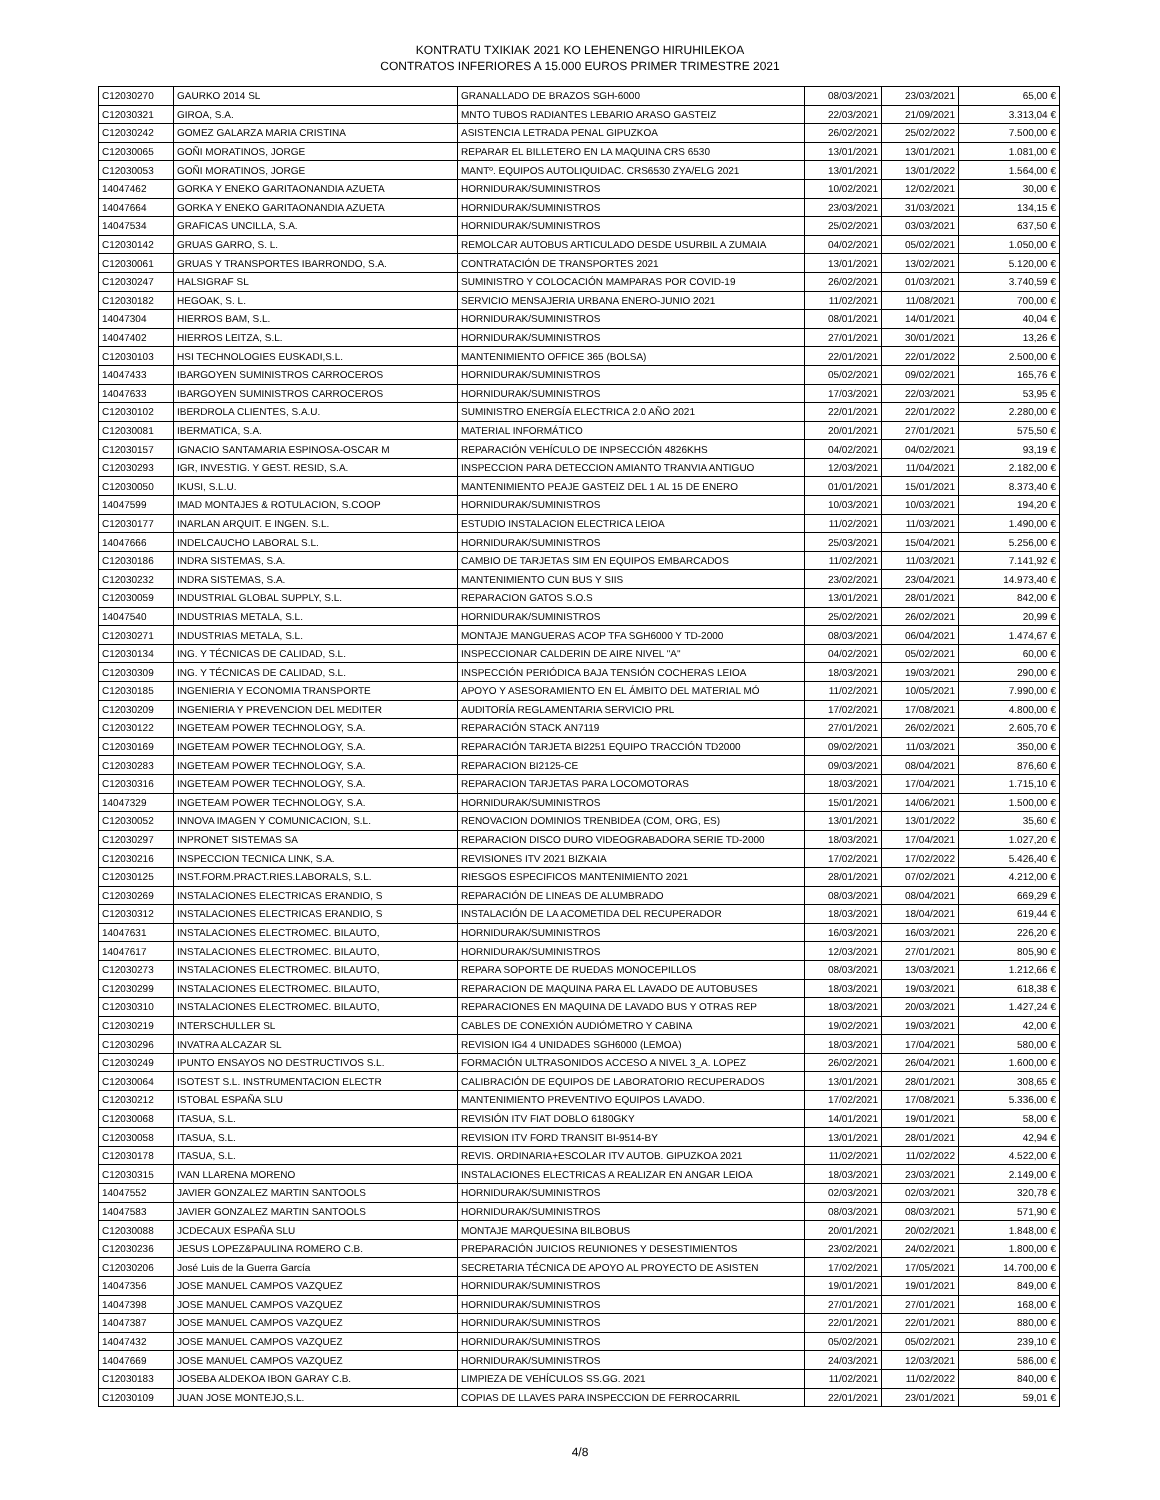KONTRATU TXIKIAK 2021 KO LEHENENGO HIRUHILEKOA
CONTRATOS INFERIORES A 15.000 EUROS PRIMER TRIMESTRE 2021
| C12030270 | GAURKO 2014 SL | GRANALLADO DE BRAZOS SGH-6000 | 08/03/2021 | 23/03/2021 | 65,00 € |
| C12030321 | GIROA, S.A. | MNTO TUBOS RADIANTES LEBARIO ARASO GASTEIZ | 22/03/2021 | 21/09/2021 | 3.313,04 € |
| C12030242 | GOMEZ GALARZA MARIA CRISTINA | ASISTENCIA LETRADA PENAL GIPUZKOA | 26/02/2021 | 25/02/2022 | 7.500,00 € |
| C12030065 | GOÑI MORATINOS, JORGE | REPARAR EL BILLETERO EN LA MAQUINA CRS 6530 | 13/01/2021 | 13/01/2021 | 1.081,00 € |
| C12030053 | GOÑI MORATINOS, JORGE | MANTº. EQUIPOS AUTOLIQUIDAC. CRS6530 ZYA/ELG 2021 | 13/01/2021 | 13/01/2022 | 1.564,00 € |
| 14047462 | GORKA Y ENEKO GARITAONANDIA AZUETA | HORNIDURAK/SUMINISTROS | 10/02/2021 | 12/02/2021 | 30,00 € |
| 14047664 | GORKA Y ENEKO GARITAONANDIA AZUETA | HORNIDURAK/SUMINISTROS | 23/03/2021 | 31/03/2021 | 134,15 € |
| 14047534 | GRAFICAS UNCILLA, S.A. | HORNIDURAK/SUMINISTROS | 25/02/2021 | 03/03/2021 | 637,50 € |
| C12030142 | GRUAS GARRO, S. L. | REMOLCAR AUTOBUS ARTICULADO DESDE USURBIL A ZUMAIA | 04/02/2021 | 05/02/2021 | 1.050,00 € |
| C12030061 | GRUAS Y TRANSPORTES IBARRONDO, S.A. | CONTRATACIÓN DE TRANSPORTES 2021 | 13/01/2021 | 13/02/2021 | 5.120,00 € |
| C12030247 | HALSIGRAF SL | SUMINISTRO Y COLOCACIÓN MAMPARAS POR COVID-19 | 26/02/2021 | 01/03/2021 | 3.740,59 € |
| C12030182 | HEGOAK, S. L. | SERVICIO MENSAJERIA URBANA ENERO-JUNIO 2021 | 11/02/2021 | 11/08/2021 | 700,00 € |
| 14047304 | HIERROS BAM, S.L. | HORNIDURAK/SUMINISTROS | 08/01/2021 | 14/01/2021 | 40,04 € |
| 14047402 | HIERROS LEITZA, S.L. | HORNIDURAK/SUMINISTROS | 27/01/2021 | 30/01/2021 | 13,26 € |
| C12030103 | HSI TECHNOLOGIES EUSKADI,S.L. | MANTENIMIENTO OFFICE 365 (BOLSA) | 22/01/2021 | 22/01/2022 | 2.500,00 € |
| 14047433 | IBARGOYEN SUMINISTROS CARROCEROS | HORNIDURAK/SUMINISTROS | 05/02/2021 | 09/02/2021 | 165,76 € |
| 14047633 | IBARGOYEN SUMINISTROS CARROCEROS | HORNIDURAK/SUMINISTROS | 17/03/2021 | 22/03/2021 | 53,95 € |
| C12030102 | IBERDROLA CLIENTES, S.A.U. | SUMINISTRO ENERGÍA ELECTRICA 2.0 AÑO 2021 | 22/01/2021 | 22/01/2022 | 2.280,00 € |
| C12030081 | IBERMATICA, S.A. | MATERIAL INFORMÁTICO | 20/01/2021 | 27/01/2021 | 575,50 € |
| C12030157 | IGNACIO SANTAMARIA ESPINOSA-OSCAR M | REPARACIÓN VEHÍCULO DE INPSECCIÓN 4826KHS | 04/02/2021 | 04/02/2021 | 93,19 € |
| C12030293 | IGR, INVESTIG. Y GEST. RESID, S.A. | INSPECCION PARA DETECCION AMIANTO TRANVIA ANTIGUO | 12/03/2021 | 11/04/2021 | 2.182,00 € |
| C12030050 | IKUSI, S.L.U. | MANTENIMIENTO PEAJE GASTEIZ DEL 1 AL 15 DE ENERO | 01/01/2021 | 15/01/2021 | 8.373,40 € |
| 14047599 | IMAD MONTAJES & ROTULACION, S.COOP | HORNIDURAK/SUMINISTROS | 10/03/2021 | 10/03/2021 | 194,20 € |
| C12030177 | INARLAN ARQUIT. E INGEN. S.L. | ESTUDIO INSTALACION ELECTRICA LEIOA | 11/02/2021 | 11/03/2021 | 1.490,00 € |
| 14047666 | INDELCAUCHO LABORAL S.L. | HORNIDURAK/SUMINISTROS | 25/03/2021 | 15/04/2021 | 5.256,00 € |
| C12030186 | INDRA SISTEMAS, S.A. | CAMBIO DE TARJETAS SIM EN EQUIPOS EMBARCADOS | 11/02/2021 | 11/03/2021 | 7.141,92 € |
| C12030232 | INDRA SISTEMAS, S.A. | MANTENIMIENTO CUN BUS Y SIIS | 23/02/2021 | 23/04/2021 | 14.973,40 € |
| C12030059 | INDUSTRIAL GLOBAL SUPPLY, S.L. | REPARACION GATOS S.O.S | 13/01/2021 | 28/01/2021 | 842,00 € |
| 14047540 | INDUSTRIAS METALA, S.L. | HORNIDURAK/SUMINISTROS | 25/02/2021 | 26/02/2021 | 20,99 € |
| C12030271 | INDUSTRIAS METALA, S.L. | MONTAJE MANGUERAS ACOP TFA SGH6000 Y TD-2000 | 08/03/2021 | 06/04/2021 | 1.474,67 € |
| C12030134 | ING. Y TÉCNICAS DE CALIDAD, S.L. | INSPECCIONAR CALDERIN DE AIRE NIVEL "A" | 04/02/2021 | 05/02/2021 | 60,00 € |
| C12030309 | ING. Y TÉCNICAS DE CALIDAD, S.L. | INSPECCIÓN PERIÓDICA BAJA TENSIÓN COCHERAS LEIOA | 18/03/2021 | 19/03/2021 | 290,00 € |
| C12030185 | INGENIERIA Y ECONOMIA TRANSPORTE | APOYO Y ASESORAMIENTO EN EL ÁMBITO DEL MATERIAL MÓ | 11/02/2021 | 10/05/2021 | 7.990,00 € |
| C12030209 | INGENIERIA Y PREVENCION DEL MEDITER | AUDITORÍA REGLAMENTARIA SERVICIO PRL | 17/02/2021 | 17/08/2021 | 4.800,00 € |
| C12030122 | INGETEAM POWER TECHNOLOGY, S.A. | REPARACIÓN STACK AN7119 | 27/01/2021 | 26/02/2021 | 2.605,70 € |
| C12030169 | INGETEAM POWER TECHNOLOGY, S.A. | REPARACIÓN TARJETA BI2251 EQUIPO TRACCIÓN TD2000 | 09/02/2021 | 11/03/2021 | 350,00 € |
| C12030283 | INGETEAM POWER TECHNOLOGY, S.A. | REPARACION BI2125-CE | 09/03/2021 | 08/04/2021 | 876,60 € |
| C12030316 | INGETEAM POWER TECHNOLOGY, S.A. | REPARACION TARJETAS PARA LOCOMOTORAS | 18/03/2021 | 17/04/2021 | 1.715,10 € |
| 14047329 | INGETEAM POWER TECHNOLOGY, S.A. | HORNIDURAK/SUMINISTROS | 15/01/2021 | 14/06/2021 | 1.500,00 € |
| C12030052 | INNOVA IMAGEN Y COMUNICACION, S.L. | RENOVACION DOMINIOS TRENBIDEA (COM, ORG, ES) | 13/01/2021 | 13/01/2022 | 35,60 € |
| C12030297 | INPRONET SISTEMAS SA | REPARACION DISCO DURO VIDEOGRABADORA SERIE TD-2000 | 18/03/2021 | 17/04/2021 | 1.027,20 € |
| C12030216 | INSPECCION TECNICA LINK, S.A. | REVISIONES ITV 2021 BIZKAIA | 17/02/2021 | 17/02/2022 | 5.426,40 € |
| C12030125 | INST.FORM.PRACT.RIES.LABORALS, S.L. | RIESGOS ESPECIFICOS MANTENIMIENTO 2021 | 28/01/2021 | 07/02/2021 | 4.212,00 € |
| C12030269 | INSTALACIONES ELECTRICAS ERANDIO, S | REPARACIÓN DE LINEAS DE ALUMBRADO | 08/03/2021 | 08/04/2021 | 669,29 € |
| C12030312 | INSTALACIONES ELECTRICAS ERANDIO, S | INSTALACIÓN DE LA ACOMETIDA DEL RECUPERADOR | 18/03/2021 | 18/04/2021 | 619,44 € |
| 14047631 | INSTALACIONES ELECTROMEC. BILAUTO, | HORNIDURAK/SUMINISTROS | 16/03/2021 | 16/03/2021 | 226,20 € |
| 14047617 | INSTALACIONES ELECTROMEC. BILAUTO, | HORNIDURAK/SUMINISTROS | 12/03/2021 | 27/01/2021 | 805,90 € |
| C12030273 | INSTALACIONES ELECTROMEC. BILAUTO, | REPARA SOPORTE DE RUEDAS MONOCEPILLOS | 08/03/2021 | 13/03/2021 | 1.212,66 € |
| C12030299 | INSTALACIONES ELECTROMEC. BILAUTO, | REPARACION DE MAQUINA PARA EL LAVADO DE AUTOBUSES | 18/03/2021 | 19/03/2021 | 618,38 € |
| C12030310 | INSTALACIONES ELECTROMEC. BILAUTO, | REPARACIONES EN MAQUINA DE LAVADO BUS Y OTRAS REP | 18/03/2021 | 20/03/2021 | 1.427,24 € |
| C12030219 | INTERSCHULLER SL | CABLES DE CONEXIÓN AUDIÓMETRO Y CABINA | 19/02/2021 | 19/03/2021 | 42,00 € |
| C12030296 | INVATRA ALCAZAR SL | REVISION IG4 4 UNIDADES SGH6000 (LEMOA) | 18/03/2021 | 17/04/2021 | 580,00 € |
| C12030249 | IPUNTO ENSAYOS NO DESTRUCTIVOS S.L. | FORMACIÓN ULTRASONIDOS ACCESO A NIVEL 3_A. LOPEZ | 26/02/2021 | 26/04/2021 | 1.600,00 € |
| C12030064 | ISOTEST S.L. INSTRUMENTACION ELECTR | CALIBRACIÓN DE EQUIPOS DE LABORATORIO RECUPERADOS | 13/01/2021 | 28/01/2021 | 308,65 € |
| C12030212 | ISTOBAL ESPAÑA SLU | MANTENIMIENTO PREVENTIVO EQUIPOS LAVADO. | 17/02/2021 | 17/08/2021 | 5.336,00 € |
| C12030068 | ITASUA, S.L. | REVISIÓN ITV FIAT DOBLO 6180GKY | 14/01/2021 | 19/01/2021 | 58,00 € |
| C12030058 | ITASUA, S.L. | REVISION ITV FORD TRANSIT BI-9514-BY | 13/01/2021 | 28/01/2021 | 42,94 € |
| C12030178 | ITASUA, S.L. | REVIS. ORDINARIA+ESCOLAR ITV AUTOB. GIPUZKOA 2021 | 11/02/2021 | 11/02/2022 | 4.522,00 € |
| C12030315 | IVAN LLARENA MORENO | INSTALACIONES ELECTRICAS A REALIZAR EN ANGAR LEIOA | 18/03/2021 | 23/03/2021 | 2.149,00 € |
| 14047552 | JAVIER GONZALEZ MARTIN SANTOOLS | HORNIDURAK/SUMINISTROS | 02/03/2021 | 02/03/2021 | 320,78 € |
| 14047583 | JAVIER GONZALEZ MARTIN SANTOOLS | HORNIDURAK/SUMINISTROS | 08/03/2021 | 08/03/2021 | 571,90 € |
| C12030088 | JCDECAUX ESPAÑA SLU | MONTAJE MARQUESINA BILBOBUS | 20/01/2021 | 20/02/2021 | 1.848,00 € |
| C12030236 | JESUS LOPEZ&PAULINA ROMERO C.B. | PREPARACIÓN JUICIOS REUNIONES Y DESESTIMIENTOS | 23/02/2021 | 24/02/2021 | 1.800,00 € |
| C12030206 | José Luis de la Guerra García | SECRETARIA TÉCNICA DE APOYO AL PROYECTO DE ASISTEN | 17/02/2021 | 17/05/2021 | 14.700,00 € |
| 14047356 | JOSE MANUEL CAMPOS VAZQUEZ | HORNIDURAK/SUMINISTROS | 19/01/2021 | 19/01/2021 | 849,00 € |
| 14047398 | JOSE MANUEL CAMPOS VAZQUEZ | HORNIDURAK/SUMINISTROS | 27/01/2021 | 27/01/2021 | 168,00 € |
| 14047387 | JOSE MANUEL CAMPOS VAZQUEZ | HORNIDURAK/SUMINISTROS | 22/01/2021 | 22/01/2021 | 880,00 € |
| 14047432 | JOSE MANUEL CAMPOS VAZQUEZ | HORNIDURAK/SUMINISTROS | 05/02/2021 | 05/02/2021 | 239,10 € |
| 14047669 | JOSE MANUEL CAMPOS VAZQUEZ | HORNIDURAK/SUMINISTROS | 24/03/2021 | 12/03/2021 | 586,00 € |
| C12030183 | JOSEBA ALDEKOA IBON GARAY C.B. | LIMPIEZA DE VEHÍCULOS SS.GG. 2021 | 11/02/2021 | 11/02/2022 | 840,00 € |
| C12030109 | JUAN JOSE MONTEJO,S.L. | COPIAS DE LLAVES PARA INSPECCION DE FERROCARRIL | 22/01/2021 | 23/01/2021 | 59,01 € |
4/8